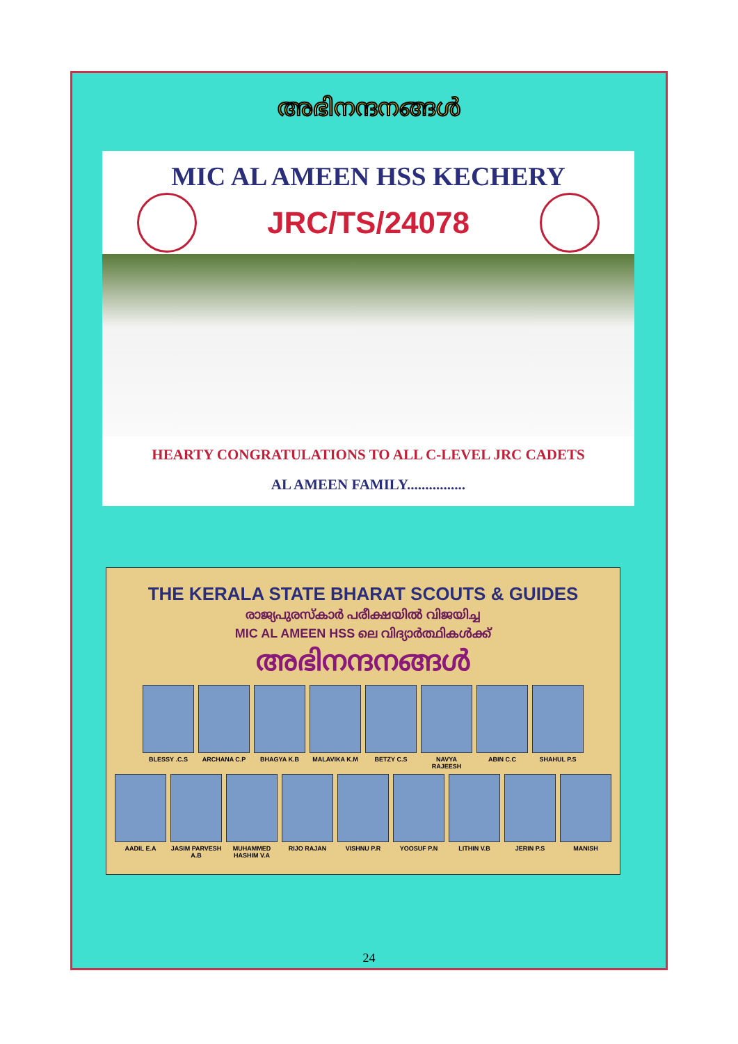അഭിനന്ദനങ്ങൾ
MIC AL AMEEN HSS KECHERY
JRC/TS/24078
HEARTY CONGRATULATIONS TO ALL C-LEVEL JRC CADETS
AL AMEEN FAMILY................
THE KERALA STATE BHARAT SCOUTS & GUIDES
രാജ്യപുരസ്കാർ പരീക്ഷയിൽ വിജയിച്ച
MIC AL AMEEN HSS ലെ വിദ്യാർത്ഥികൾക്ക്
അഭിനന്ദനങ്ങൾ
BLESSY .C.S ARCHANA C.P BHAGYA K.B MALAVIKA K.M BETZY C.S NAVYA RAJEESH ABIN C.C SHAHUL P.S
AADIL E.A JASIM PARVESH A.B
MUHAMMED HASHIM V.A
RIJO RAJAN VISHNU P.R YOOSUF P.N LITHIN V.B JERIN P.S MANISH
24